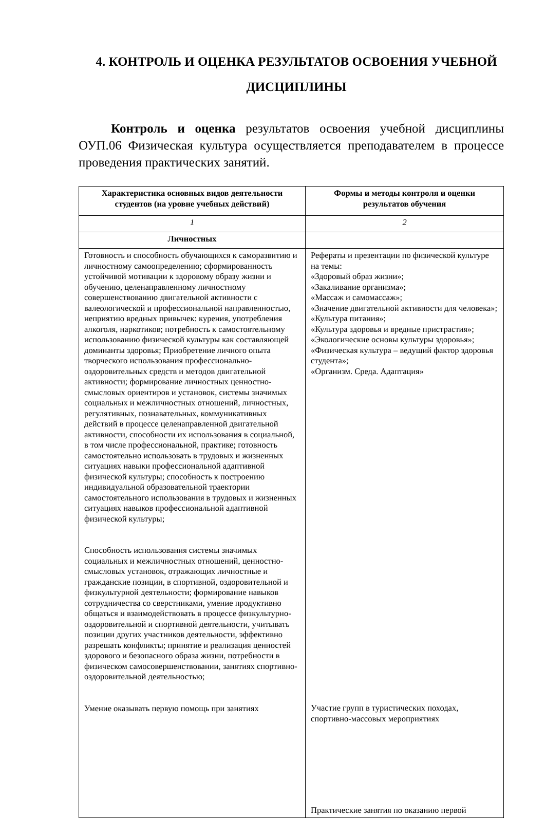4. КОНТРОЛЬ И ОЦЕНКА РЕЗУЛЬТАТОВ ОСВОЕНИЯ УЧЕБНОЙ ДИСЦИПЛИНЫ
Контроль и оценка результатов освоения учебной дисциплины ОУП.06 Физическая культура осуществляется преподавателем в процессе проведения практических занятий.
| Характеристика основных видов деятельности студентов (на уровне учебных действий) | Формы и методы контроля и оценки результатов обучения |
| --- | --- |
| 1 | 2 |
| Личностных | |
| Готовность и способность обучающихся к саморазвитию и личностному самоопределению; сформированность устойчивой мотивации к здоровому образу жизни и обучению, целенаправленному личностному совершенствованию двигательной активности с валеологической и профессиональной направленностью, неприятию вредных привычек: курения, употребления алкоголя, наркотиков; потребность к самостоятельному использованию физической культуры как составляющей доминанты здоровья; Приобретение личного опыта творческого использования профессионально-оздоровительных средств и методов двигательной активности; формирование личностных ценностно-смысловых ориентиров и установок, системы значимых социальных и межличностных отношений, личностных, регулятивных, познавательных, коммуникативных действий в процессе целенаправленной двигательной активности, способности их использования в социальной, в том числе профессиональной, практике; готовность самостоятельно использовать в трудовых и жизненных ситуациях навыки профессиональной адаптивной физической культуры; способность к построению индивидуальной образовательной траектории самостоятельного использования в трудовых и жизненных ситуациях навыков профессиональной адаптивной физической культуры; Способность использования системы значимых социальных и межличностных отношений, ценностно-смысловых установок, отражающих личностные и гражданские позиции, в спортивной, оздоровительной и физкультурной деятельности; формирование навыков сотрудничества со сверстниками, умение продуктивно общаться и взаимодействовать в процессе физкультурно-оздоровительной и спортивной деятельности, учитывать позиции других участников деятельности, эффективно разрешать конфликты; принятие и реализация ценностей здорового и безопасного образа жизни, потребности в физическом самосовершенствовании, занятиях спортивно-оздоровительной деятельностью; Умение оказывать первую помощь при занятиях | Рефераты и презентации по физической культуре на темы: «Здоровый образ жизни»; «Закаливание организма»; «Массаж и самомассаж»; «Значение двигательной активности для человека»; «Культура питания»; «Культура здоровья и вредные пристрастия»; «Экологические основы культуры здоровья»; «Физическая культура – ведущий фактор здоровья студента»; «Организм. Среда. Адаптация» Участие групп в туристических походах, спортивно-массовых мероприятиях Практические занятия по оказанию первой |